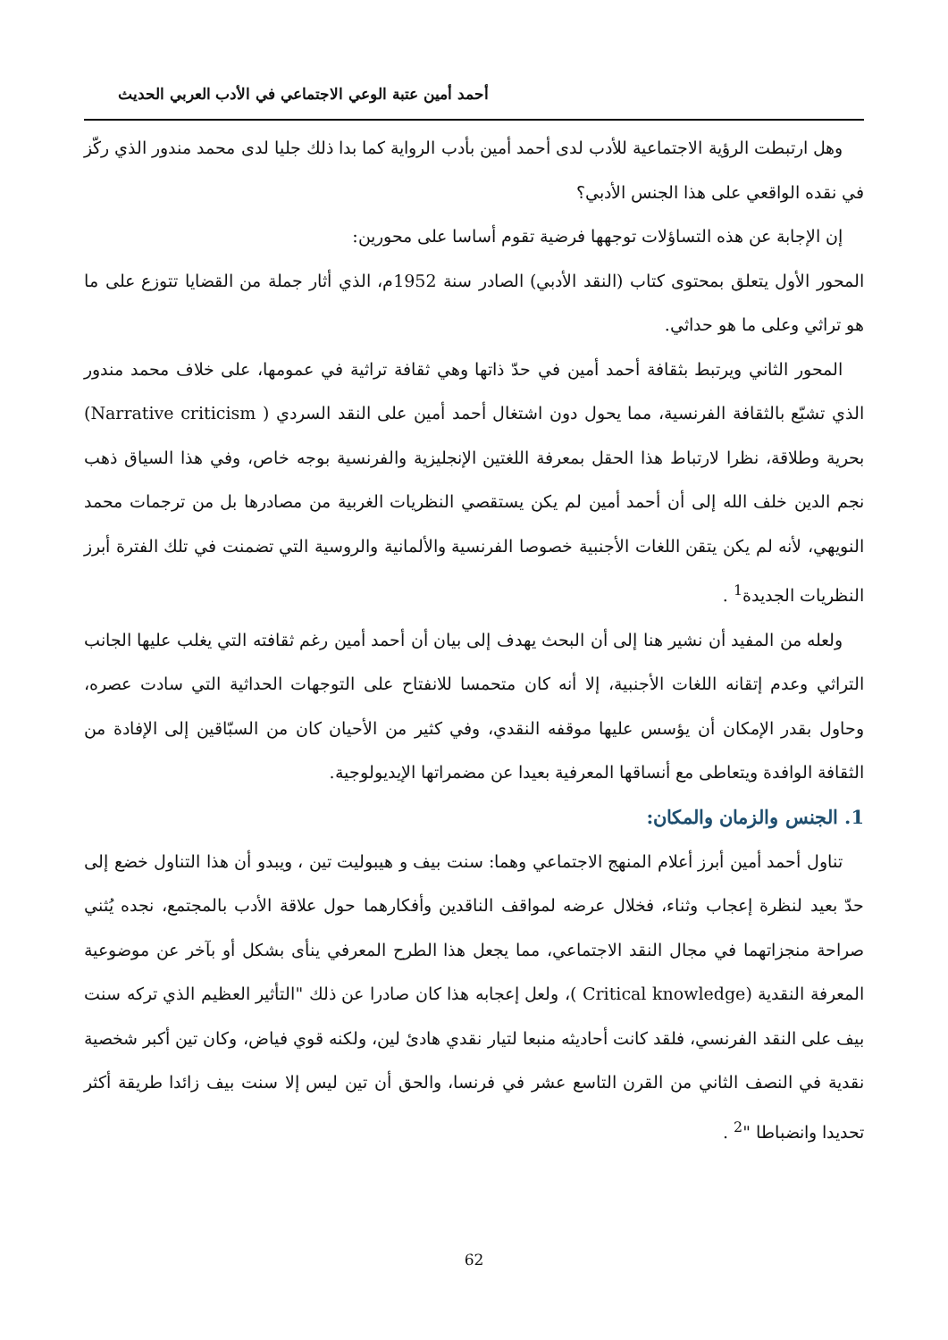أحمد أمين عتبة الوعي الاجتماعي في الأدب العربي الحديث
وهل ارتبطت الرؤية الاجتماعية للأدب لدى أحمد أمين بأدب الرواية كما بدا ذلك جليا لدى محمد مندور الذي ركّز في نقده الواقعي على هذا الجنس الأدبي؟
إن الإجابة عن هذه التساؤلات توجهها فرضية تقوم أساسا على محورين:
المحور الأول يتعلق بمحتوى كتاب (النقد الأدبي) الصادر سنة 1952م، الذي أثار جملة من القضايا تتوزع على ما هو تراثي وعلى ما هو حداثي.
المحور الثاني ويرتبط بثقافة أحمد أمين في حدّ ذاتها وهي ثقافة تراثية في عمومها، على خلاف محمد مندور الذي تشبّع بالثقافة الفرنسية، مما يحول دون اشتغال أحمد أمين على النقد السردي ( Narrative criticism) بحرية وطلاقة، نظرا لارتباط هذا الحقل بمعرفة اللغتين الإنجليزية والفرنسية بوجه خاص، وفي هذا السياق ذهب نجم الدين خلف الله إلى أن أحمد أمين لم يكن يستقصي النظريات الغربية من مصادرها بل من ترجمات محمد النويهي، لأنه لم يكن يتقن اللغات الأجنبية خصوصا الفرنسية والألمانية والروسية التي تضمنت في تلك الفترة أبرز النظريات الجديدة<sup>1</sup> .
ولعله من المفيد أن نشير هنا إلى أن البحث يهدف إلى بيان أن أحمد أمين رغم ثقافته التي يغلب عليها الجانب التراثي وعدم إتقانه اللغات الأجنبية، إلا أنه كان متحمسا للانفتاح على التوجهات الحداثية التي سادت عصره، وحاول بقدر الإمكان أن يؤسس عليها موقفه النقدي، وفي كثير من الأحيان كان من السبّاقين إلى الإفادة من الثقافة الوافدة ويتعاطى مع أنساقها المعرفية بعيدا عن مضمراتها الإيديولوجية.
1. الجنس والزمان والمكان:
تناول أحمد أمين أبرز أعلام المنهج الاجتماعي وهما: سنت بيف و هيبوليت تين ، ويبدو أن هذا التناول خضع إلى حدّ بعيد لنظرة إعجاب وثناء، فخلال عرضه لمواقف الناقدين وأفكارهما حول علاقة الأدب بالمجتمع، نجده يُثني صراحة منجزاتهما في مجال النقد الاجتماعي، مما يجعل هذا الطرح المعرفي ينأى بشكل أو بآخر عن موضوعية المعرفة النقدية (Critical knowledge )، ولعل إعجابه هذا كان صادرا عن ذلك "التأثير العظيم الذي تركه سنت بيف على النقد الفرنسي، فلقد كانت أحاديثه منبعا لتيار نقدي هادئ لين، ولكنه قوي فياض، وكان تين أكبر شخصية نقدية في النصف الثاني من القرن التاسع عشر في فرنسا، والحق أن تين ليس إلا سنت بيف زائدا طريقة أكثر تحديدا وانضباطا "<sup>2</sup> .
62